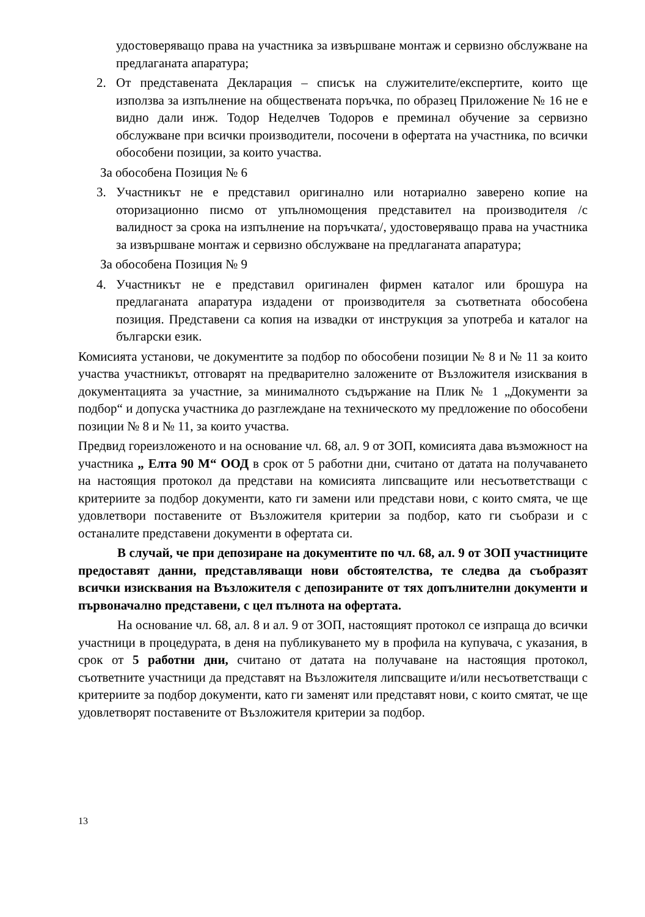удостоверяващо права на участника за извършване монтаж и сервизно обслужване на предлаганата апаратура;
2. От представената Декларация – списък на служителите/експертите, които ще използва за изпълнение на обществената поръчка, по образец Приложение № 16 не е видно дали инж. Тодор Неделчев Тодоров е преминал обучение за сервизно обслужване при всички производители, посочени в офертата на участника, по всички обособени позиции, за които участва.
За обособена Позиция № 6
3. Участникът не е представил оригинално или нотариално заверено копие на оторизационно писмо от упълномощения представител на производителя /с валидност за срока на изпълнение на поръчката/, удостоверяващо права на участника за извършване монтаж и сервизно обслужване на предлаганата апаратура;
За обособена Позиция № 9
4. Участникът не е представил оригинален фирмен каталог или брошура на предлаганата апаратура издадени от производителя за съответната обособена позиция. Представени са копия на извадки от инструкция за употреба и каталог на български език.
Комисията установи, че документите за подбор по обособени позиции № 8 и № 11 за които участва участникът, отговарят на предварително заложените от Възложителя изисквания в документацията за участние, за минималното съдържание на Плик № 1 „Документи за подбор“ и допуска участника до разглеждане на техническото му предложение по обособени позиции № 8 и № 11, за които участва.
Предвид гореизложеното и на основание чл. 68, ал. 9 от ЗОП, комисията дава възможност на участника „ Елта 90 М“ ООД в срок от 5 работни дни, считано от датата на получаването на настоящия протокол да представи на комисията липсващите или несъответстващи с критериите за подбор документи, като ги замени или представи нови, с които смята, че ще удовлетвори поставените от Възложителя критерии за подбор, като ги съобрази и с останалите представени документи в офертата си.
В случай, че при депозиране на документите по чл. 68, ал. 9 от ЗОП участниците предоставят данни, представляващи нови обстоятелства, те следва да съобразят всички изисквания на Възложителя с депозираните от тях допълнителни документи и първоначално представени, с цел пълнота на офертата.
На основание чл. 68, ал. 8 и ал. 9 от ЗОП, настоящият протокол се изпраща до всички участници в процедурата, в деня на публикуването му в профила на купувача, с указания, в срок от 5 работни дни, считано от датата на получаване на настоящия протокол, съответните участници да представят на Възложителя липсващите и/или несъответстващи с критериите за подбор документи, като ги заменят или представят нови, с които смятат, че ще удовлетворят поставените от Възложителя критерии за подбор.
13